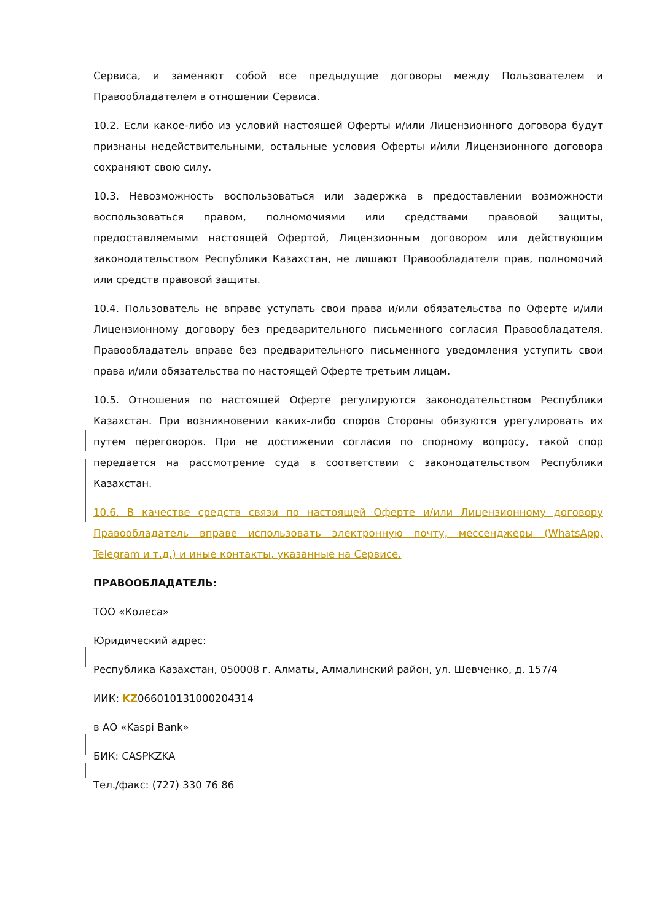Сервиса, и заменяют собой все предыдущие договоры между Пользователем и Правообладателем в отношении Сервиса.
10.2. Если какое-либо из условий настоящей Оферты и/или Лицензионного договора будут признаны недействительными, остальные условия Оферты и/или Лицензионного договора сохраняют свою силу.
10.3. Невозможность воспользоваться или задержка в предоставлении возможности воспользоваться правом, полномочиями или средствами правовой защиты, предоставляемыми настоящей Офертой, Лицензионным договором или действующим законодательством Республики Казахстан, не лишают Правообладателя прав, полномочий или средств правовой защиты.
10.4. Пользователь не вправе уступать свои права и/или обязательства по Оферте и/или Лицензионному договору без предварительного письменного согласия Правообладателя. Правообладатель вправе без предварительного письменного уведомления уступить свои права и/или обязательства по настоящей Оферте третьим лицам.
10.5. Отношения по настоящей Оферте регулируются законодательством Республики Казахстан. При возникновении каких-либо споров Стороны обязуются урегулировать их путем переговоров. При не достижении согласия по спорному вопросу, такой спор передается на рассмотрение суда в соответствии с законодательством Республики Казахстан.
10.6. В качестве средств связи по настоящей Оферте и/или Лицензионному договору Правообладатель вправе использовать электронную почту, мессенджеры (WhatsApp, Telegram и т.д.) и иные контакты, указанные на Сервисе.
ПРАВООБЛАДАТЕЛЬ:
ТОО «Колеса»
Юридический адрес:
Республика Казахстан, 050008 г. Алматы, Алмалинский район, ул. Шевченко, д. 157/4
ИИК: KZ066010131000204314
в АО «Kaspi Bank»
БИК: CASPKZKA
Тел./факс: (727) 330 76 86